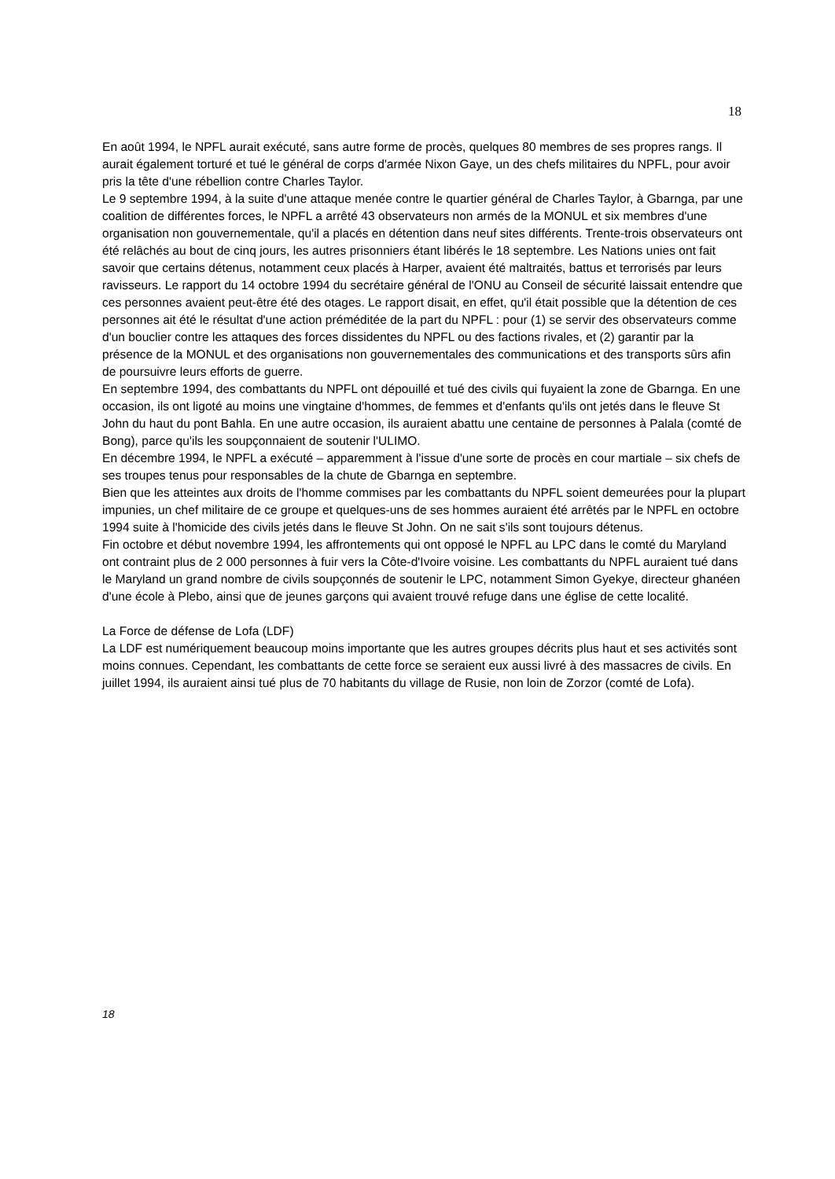18
En août 1994, le NPFL aurait exécuté, sans autre forme de procès, quelques 80 membres de ses propres rangs. Il aurait également torturé et tué le général de corps d'armée Nixon Gaye, un des chefs militaires du NPFL, pour avoir pris la tête d'une rébellion contre Charles Taylor.
Le 9 septembre 1994, à la suite d'une attaque menée contre le quartier général de Charles Taylor, à Gbarnga, par une coalition de différentes forces, le NPFL a arrêté 43 observateurs non armés de la MONUL et six membres d'une organisation non gouvernementale, qu'il a placés en détention dans neuf sites différents. Trente-trois observateurs ont été relâchés au bout de cinq jours, les autres prisonniers étant libérés le 18 septembre. Les Nations unies ont fait savoir que certains détenus, notamment ceux placés à Harper, avaient été maltraités, battus et terrorisés par leurs ravisseurs. Le rapport du 14 octobre 1994 du secrétaire général de l'ONU au Conseil de sécurité laissait entendre que ces personnes avaient peut-être été des otages. Le rapport disait, en effet, qu'il était possible que la détention de ces personnes ait été le résultat d'une action préméditée de la part du NPFL : pour (1) se servir des observateurs comme d'un bouclier contre les attaques des forces dissidentes du NPFL ou des factions rivales, et (2) garantir par la présence de la MONUL et des organisations non gouvernementales des communications et des transports sûrs afin de poursuivre leurs efforts de guerre.
En septembre 1994, des combattants du NPFL ont dépouillé et tué des civils qui fuyaient la zone de Gbarnga. En une occasion, ils ont ligoté au moins une vingtaine d'hommes, de femmes et d'enfants qu'ils ont jetés dans le fleuve St John du haut du pont Bahla. En une autre occasion, ils auraient abattu une centaine de personnes à Palala (comté de Bong), parce qu'ils les soupçonnaient de soutenir l'ULIMO.
En décembre 1994, le NPFL a exécuté – apparemment à l'issue d'une sorte de procès en cour martiale – six chefs de ses troupes tenus pour responsables de la chute de Gbarnga en septembre.
Bien que les atteintes aux droits de l'homme commises par les combattants du NPFL soient demeurées pour la plupart impunies, un chef militaire de ce groupe et quelques-uns de ses hommes auraient été arrêtés par le NPFL en octobre 1994 suite à l'homicide des civils jetés dans le fleuve St John. On ne sait s'ils sont toujours détenus.
Fin octobre et début novembre 1994, les affrontements qui ont opposé le NPFL au LPC dans le comté du Maryland ont contraint plus de 2 000 personnes à fuir vers la Côte-d'Ivoire voisine. Les combattants du NPFL auraient tué dans le Maryland un grand nombre de civils soupçonnés de soutenir le LPC, notamment Simon Gyekye, directeur ghanéen d'une école à Plebo, ainsi que de jeunes garçons qui avaient trouvé refuge dans une église de cette localité.
La Force de défense de Lofa (LDF)
La LDF est numériquement beaucoup moins importante que les autres groupes décrits plus haut et ses activités sont moins connues. Cependant, les combattants de cette force se seraient eux aussi livré à des massacres de civils. En juillet 1994, ils auraient ainsi tué plus de 70 habitants du village de Rusie, non loin de Zorzor (comté de Lofa).
18